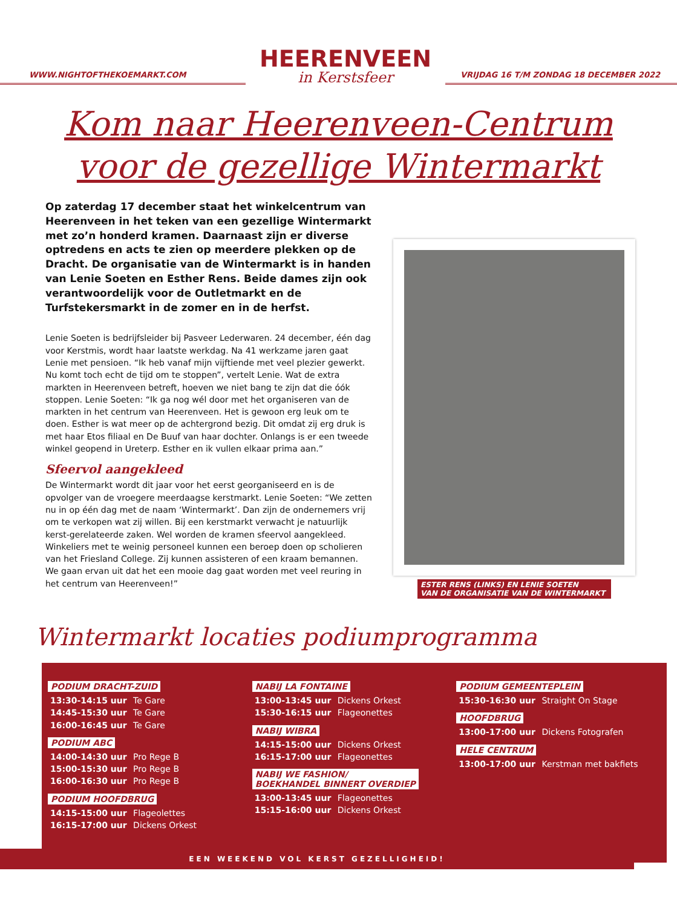WWW.NIGHTOFTHEKOEMARKT.COM
HEERENVEEN
in Kerstsfeer
VRIJDAG 16 T/M ZONDAG 18 DECEMBER 2022
Kom naar Heerenveen-Centrum
voor de gezellige Wintermarkt
Op zaterdag 17 december staat het winkelcentrum van Heerenveen in het teken van een gezellige Wintermarkt met zo’n honderd kramen. Daarnaast zijn er diverse optredens en acts te zien op meerdere plekken op de Dracht. De organisatie van de Wintermarkt is in handen van Lenie Soeten en Esther Rens. Beide dames zijn ook verantwoordelijk voor de Outletmarkt en de Turfstekersmarkt in de zomer en in de herfst.
Lenie Soeten is bedrijfsleider bij Pasveer Lederwaren. 24 december, één dag voor Kerstmis, wordt haar laatste werkdag. Na 41 werkzame jaren gaat Lenie met pensioen. “Ik heb vanaf mijn vijftiende met veel plezier gewerkt. Nu komt toch echt de tijd om te stoppen”, vertelt Lenie. Wat de extra markten in Heerenveen betreft, hoeven we niet bang te zijn dat die óók stoppen. Lenie Soeten: “Ik ga nog wél door met het organiseren van de markten in het centrum van Heerenveen. Het is gewoon erg leuk om te doen. Esther is wat meer op de achtergrond bezig. Dit omdat zij erg druk is met haar Etos filiaal en De Buuf van haar dochter. Onlangs is er een tweede winkel geopend in Ureterp. Esther en ik vullen elkaar prima aan.”
Sfeervol aangekleed
De Wintermarkt wordt dit jaar voor het eerst georganiseerd en is de opvolger van de vroegere meerdaagse kerstmarkt. Lenie Soeten: “We zetten nu in op één dag met de naam ‘Wintermarkt’. Dan zijn de ondernemers vrij om te verkopen wat zij willen. Bij een kerstmarkt verwacht je natuurlijk kerst-gerelateerde zaken. Wel worden de kramen sfeervol aangekleed. Winkeliers met te weinig personeel kunnen een beroep doen op scholieren van het Friesland College. Zij kunnen assisteren of een kraam bemannen. We gaan ervan uit dat het een mooie dag gaat worden met veel reuring in het centrum van Heerenveen!”
ESTER RENS (LINKS) EN LENIE SOETEN
VAN DE ORGANISATIE VAN DE WINTERMARKT
Wintermarkt locaties podiumprogramma
PODIUM DRACHT-ZUID
13:30-14:15 uur Te Gare
14:45-15:30 uur Te Gare
16:00-16:45 uur Te Gare
PODIUM ABC
14:00-14:30 uur Pro Rege B
15:00-15:30 uur Pro Rege B
16:00-16:30 uur Pro Rege B
PODIUM HOOFDBRUG
14:15-15:00 uur Flageolettes
16:15-17:00 uur Dickens Orkest
NABIJ LA FONTAINE
13:00-13:45 uur Dickens Orkest
15:30-16:15 uur Flageonettes
NABIJ WIBRA
14:15-15:00 uur Dickens Orkest
16:15-17:00 uur Flageonettes
NABIJ WE FASHION/
BOEKHANDEL BINNERT OVERDIEP
13:00-13:45 uur Flageonettes
15:15-16:00 uur Dickens Orkest
PODIUM GEMEENTEPLEIN
15:30-16:30 uur Straight On Stage
HOOFDBRUG
13:00-17:00 uur Dickens Fotografen
HELE CENTRUM
13:00-17:00 uur Kerstman met bakfiets
EEN WEEKEND VOL KERST GEZELLIGHEID!